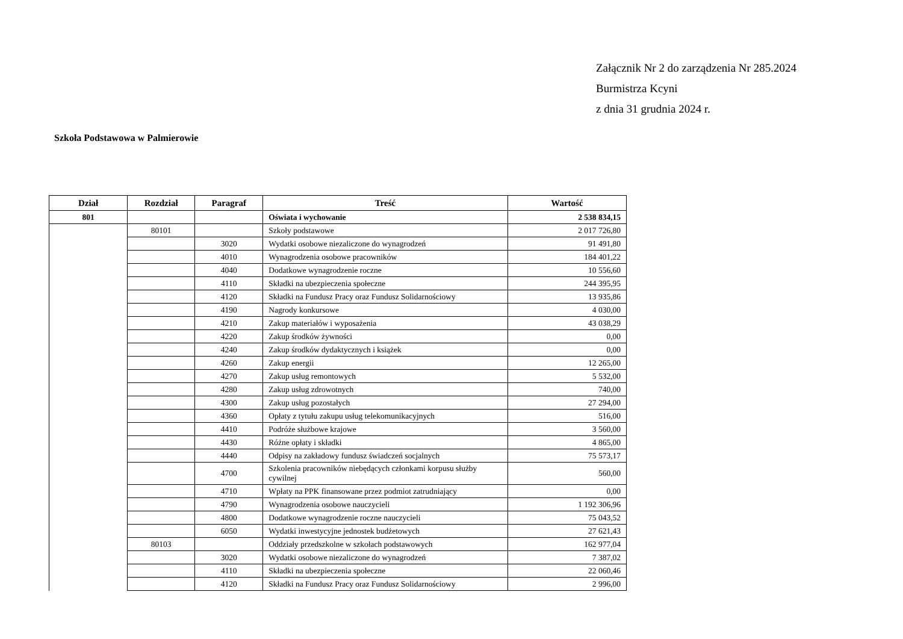Załącznik Nr 2 do zarządzenia Nr 285.2024
Burmistrza Kcyni
z dnia 31 grudnia 2024 r.
Szkoła Podstawowa w Palmierowie
| Dział | Rozdział | Paragraf | Treść | Wartość |
| --- | --- | --- | --- | --- |
| 801 | | | Oświata i wychowanie | 2 538 834,15 |
| | 80101 | | Szkoły podstawowe | 2 017 726,80 |
| | | 3020 | Wydatki osobowe niezaliczone do wynagrodzeń | 91 491,80 |
| | | 4010 | Wynagrodzenia osobowe pracowników | 184 401,22 |
| | | 4040 | Dodatkowe wynagrodzenie roczne | 10 556,60 |
| | | 4110 | Składki na ubezpieczenia społeczne | 244 395,95 |
| | | 4120 | Składki na Fundusz Pracy oraz Fundusz Solidarnościowy | 13 935,86 |
| | | 4190 | Nagrody konkursowe | 4 030,00 |
| | | 4210 | Zakup materiałów i wyposażenia | 43 038,29 |
| | | 4220 | Zakup środków żywności | 0,00 |
| | | 4240 | Zakup środków dydaktycznych i książek | 0,00 |
| | | 4260 | Zakup energii | 12 265,00 |
| | | 4270 | Zakup usług remontowych | 5 532,00 |
| | | 4280 | Zakup usług zdrowotnych | 740,00 |
| | | 4300 | Zakup usług pozostałych | 27 294,00 |
| | | 4360 | Opłaty z tytułu zakupu usług telekomunikacyjnych | 516,00 |
| | | 4410 | Podróże służbowe krajowe | 3 560,00 |
| | | 4430 | Różne opłaty i składki | 4 865,00 |
| | | 4440 | Odpisy na zakładowy fundusz świadczeń socjalnych | 75 573,17 |
| | | 4700 | Szkolenia pracowników niebędących członkami korpusu służby cywilnej | 560,00 |
| | | 4710 | Wpłaty na PPK finansowane przez podmiot zatrudniający | 0,00 |
| | | 4790 | Wynagrodzenia osobowe nauczycieli | 1 192 306,96 |
| | | 4800 | Dodatkowe wynagrodzenie roczne nauczycieli | 75 043,52 |
| | | 6050 | Wydatki inwestycyjne jednostek budżetowych | 27 621,43 |
| | 80103 | | Oddziały przedszkolne w szkołach podstawowych | 162 977,04 |
| | | 3020 | Wydatki osobowe niezaliczone do wynagrodzeń | 7 387,02 |
| | | 4110 | Składki na ubezpieczenia społeczne | 22 060,46 |
| | | 4120 | Składki na Fundusz Pracy oraz Fundusz Solidarnościowy | 2 996,00 |